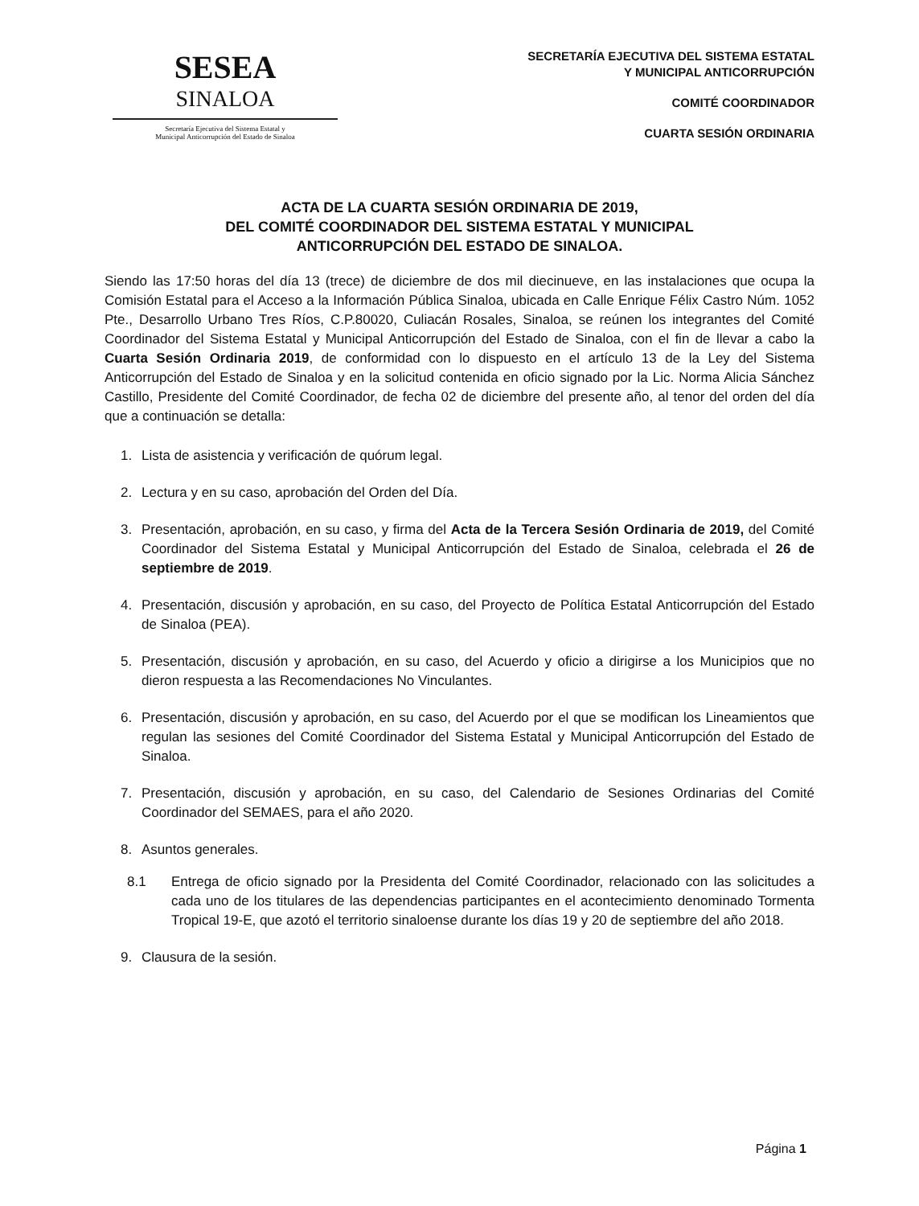SESEA
SINALOA
Secretaría Ejecutiva del Sistema Estatal y
Municipal Anticorrupción del Estado de Sinaloa
SECRETARÍA EJECUTIVA DEL SISTEMA ESTATAL
Y MUNICIPAL ANTICORRUPCIÓN
COMITÉ COORDINADOR
CUARTA SESIÓN ORDINARIA
ACTA DE LA CUARTA SESIÓN ORDINARIA DE 2019,
DEL COMITÉ COORDINADOR DEL SISTEMA ESTATAL Y MUNICIPAL
ANTICORRUPCIÓN DEL ESTADO DE SINALOA.
Siendo las 17:50 horas del día 13 (trece) de diciembre de dos mil diecinueve, en las instalaciones que ocupa la Comisión Estatal para el Acceso a la Información Pública Sinaloa, ubicada en Calle Enrique Félix Castro Núm. 1052 Pte., Desarrollo Urbano Tres Ríos, C.P.80020, Culiacán Rosales, Sinaloa, se reúnen los integrantes del Comité Coordinador del Sistema Estatal y Municipal Anticorrupción del Estado de Sinaloa, con el fin de llevar a cabo la Cuarta Sesión Ordinaria 2019, de conformidad con lo dispuesto en el artículo 13 de la Ley del Sistema Anticorrupción del Estado de Sinaloa y en la solicitud contenida en oficio signado por la Lic. Norma Alicia Sánchez Castillo, Presidente del Comité Coordinador, de fecha 02 de diciembre del presente año, al tenor del orden del día que a continuación se detalla:
1. Lista de asistencia y verificación de quórum legal.
2. Lectura y en su caso, aprobación del Orden del Día.
3. Presentación, aprobación, en su caso, y firma del Acta de la Tercera Sesión Ordinaria de 2019, del Comité Coordinador del Sistema Estatal y Municipal Anticorrupción del Estado de Sinaloa, celebrada el 26 de septiembre de 2019.
4. Presentación, discusión y aprobación, en su caso, del Proyecto de Política Estatal Anticorrupción del Estado de Sinaloa (PEA).
5. Presentación, discusión y aprobación, en su caso, del Acuerdo y oficio a dirigirse a los Municipios que no dieron respuesta a las Recomendaciones No Vinculantes.
6. Presentación, discusión y aprobación, en su caso, del Acuerdo por el que se modifican los Lineamientos que regulan las sesiones del Comité Coordinador del Sistema Estatal y Municipal Anticorrupción del Estado de Sinaloa.
7. Presentación, discusión y aprobación, en su caso, del Calendario de Sesiones Ordinarias del Comité Coordinador del SEMAES, para el año 2020.
8. Asuntos generales.
8.1 Entrega de oficio signado por la Presidenta del Comité Coordinador, relacionado con las solicitudes a cada uno de los titulares de las dependencias participantes en el acontecimiento denominado Tormenta Tropical 19-E, que azotó el territorio sinaloense durante los días 19 y 20 de septiembre del año 2018.
9. Clausura de la sesión.
Página 1